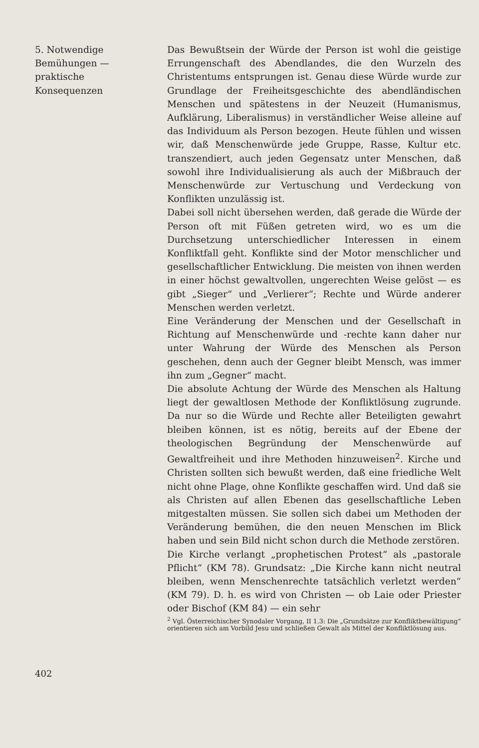5. Notwendige
Bemühungen —
praktische
Konsequenzen
Das Bewußtsein der Würde der Person ist wohl die geistige Errungenschaft des Abendlandes, die den Wurzeln des Christentums entsprungen ist. Genau diese Würde wurde zur Grundlage der Freiheitsgeschichte des abendländischen Menschen und spätestens in der Neuzeit (Humanismus, Aufklärung, Liberalismus) in verständlicher Weise alleine auf das Individuum als Person bezogen. Heute fühlen und wissen wir, daß Menschenwürde jede Gruppe, Rasse, Kultur etc. transzendiert, auch jeden Gegensatz unter Menschen, daß sowohl ihre Individualisierung als auch der Mißbrauch der Menschenwürde zur Vertuschung und Verdeckung von Konflikten unzulässig ist.
Dabei soll nicht übersehen werden, daß gerade die Würde der Person oft mit Füßen getreten wird, wo es um die Durchsetzung unterschiedlicher Interessen in einem Konfliktfall geht. Konflikte sind der Motor menschlicher und gesellschaftlicher Entwicklung. Die meisten von ihnen werden in einer höchst gewaltvollen, ungerechten Weise gelöst — es gibt „Sieger“ und „Verlierer“; Rechte und Würde anderer Menschen werden verletzt.
Eine Veränderung der Menschen und der Gesellschaft in Richtung auf Menschenwürde und -rechte kann daher nur unter Wahrung der Würde des Menschen als Person geschehen, denn auch der Gegner bleibt Mensch, was immer ihn zum „Gegner“ macht.
Die absolute Achtung der Würde des Menschen als Haltung liegt der gewaltlosen Methode der Konfliktlösung zugrunde. Da nur so die Würde und Rechte aller Beteiligten gewahrt bleiben können, ist es nötig, bereits auf der Ebene der theologischen Begründung der Menschenwürde auf Gewaltfreiheit und ihre Methoden hinzuweisen<sup>2</sup>. Kirche und Christen sollten sich bewußt werden, daß eine friedliche Welt nicht ohne Plage, ohne Konflikte geschaffen wird. Und daß sie als Christen auf allen Ebenen das gesellschaftliche Leben mitgestalten müssen. Sie sollen sich dabei um Methoden der Veränderung bemühen, die den neuen Menschen im Blick haben und sein Bild nicht schon durch die Methode zerstören.
Die Kirche verlangt „prophetischen Protest“ als „pastorale Pflicht“ (KM 78). Grundsatz: „Die Kirche kann nicht neutral bleiben, wenn Menschenrechte tatsächlich verletzt werden“ (KM 79). D. h. es wird von Christen — ob Laie oder Priester oder Bischof (KM 84) — ein sehr
<sup>2</sup> Vgl. Österreichischer Synodaler Vorgang, II 1.3: Die „Grundsätze zur Konfliktbewältigung“ orientieren sich am Vorbild Jesu und schließen Gewalt als Mittel der Konfliktlösung aus.
402